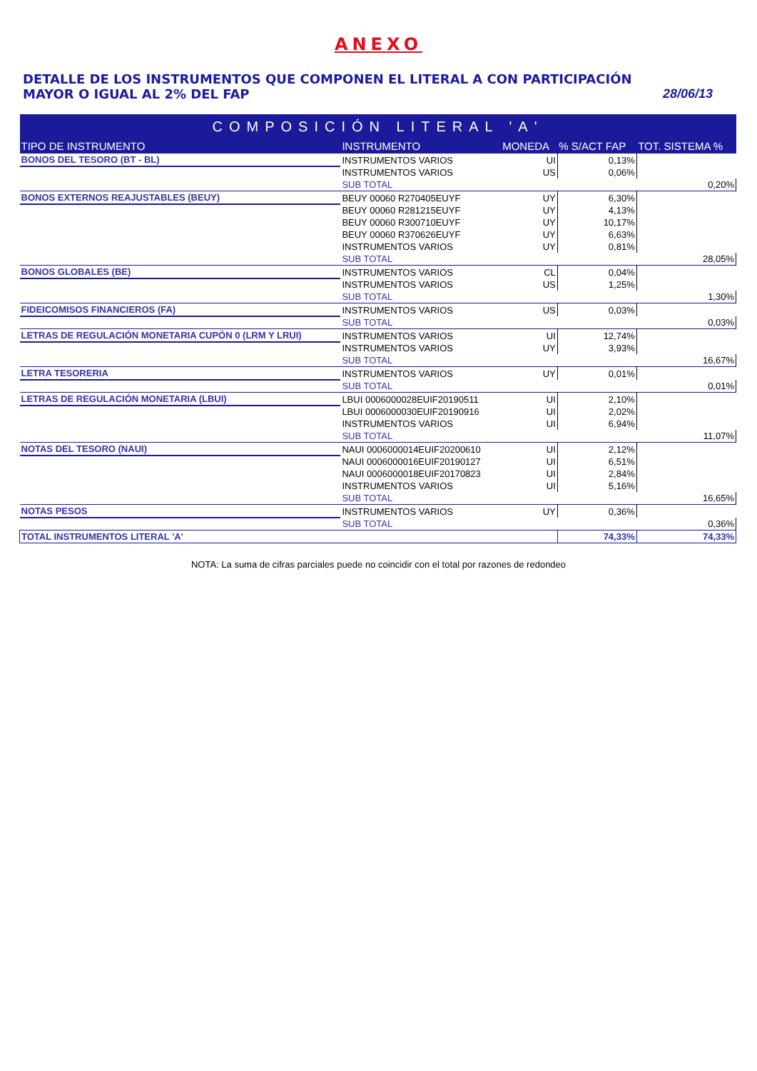ANEXO
DETALLE DE LOS INSTRUMENTOS QUE COMPONEN EL LITERAL A CON PARTICIPACIÓN
MAYOR O IGUAL AL 2% DEL FAP
28/06/13
| COMPOSICIÓN LITERAL 'A' | | | | |
| --- | --- | --- | --- | --- |
| TIPO DE INSTRUMENTO | INSTRUMENTO | MONEDA | % S/ACT FAP | TOT. SISTEMA % |
| BONOS DEL TESORO (BT - BL) | INSTRUMENTOS VARIOS | UI | 0,13% | |
| | INSTRUMENTOS VARIOS | US | 0,06% | |
| | SUB TOTAL | | | 0,20% |
| BONOS EXTERNOS REAJUSTABLES (BEUY) | BEUY 00060 R270405EUYF | UY | 6,30% | |
| | BEUY 00060 R281215EUYF | UY | 4,13% | |
| | BEUY 00060 R300710EUYF | UY | 10,17% | |
| | BEUY 00060 R370626EUYF | UY | 6,63% | |
| | INSTRUMENTOS VARIOS | UY | 0,81% | |
| | SUB TOTAL | | | 28,05% |
| BONOS GLOBALES (BE) | INSTRUMENTOS VARIOS | CL | 0,04% | |
| | INSTRUMENTOS VARIOS | US | 1,25% | |
| | SUB TOTAL | | | 1,30% |
| FIDEICOMISOS FINANCIEROS (FA) | INSTRUMENTOS VARIOS | US | 0,03% | |
| | SUB TOTAL | | | 0,03% |
| LETRAS DE REGULACIÓN MONETARIA CUPÓN 0 (LRM Y LRUI) | INSTRUMENTOS VARIOS | UI | 12,74% | |
| | INSTRUMENTOS VARIOS | UY | 3,93% | |
| | SUB TOTAL | | | 16,67% |
| LETRA TESORERIA | INSTRUMENTOS VARIOS | UY | 0,01% | |
| | SUB TOTAL | | | 0,01% |
| LETRAS DE REGULACIÓN MONETARIA (LBUI) | LBUI 0006000028EUIF20190511 | UI | 2,10% | |
| | LBUI 0006000030EUIF20190916 | UI | 2,02% | |
| | INSTRUMENTOS VARIOS | UI | 6,94% | |
| | SUB TOTAL | | | 11,07% |
| NOTAS DEL TESORO (NAUI) | NAUI 0006000014EUIF20200610 | UI | 2,12% | |
| | NAUI 0006000016EUIF20190127 | UI | 6,51% | |
| | NAUI 0006000018EUIF20170823 | UI | 2,84% | |
| | INSTRUMENTOS VARIOS | UI | 5,16% | |
| | SUB TOTAL | | | 16,65% |
| NOTAS PESOS | INSTRUMENTOS VARIOS | UY | 0,36% | |
| | SUB TOTAL | | | 0,36% |
| TOTAL INSTRUMENTOS LITERAL 'A' | | | 74,33% | 74,33% |
NOTA: La suma de cifras parciales puede no coincidir con el total por razones de redondeo